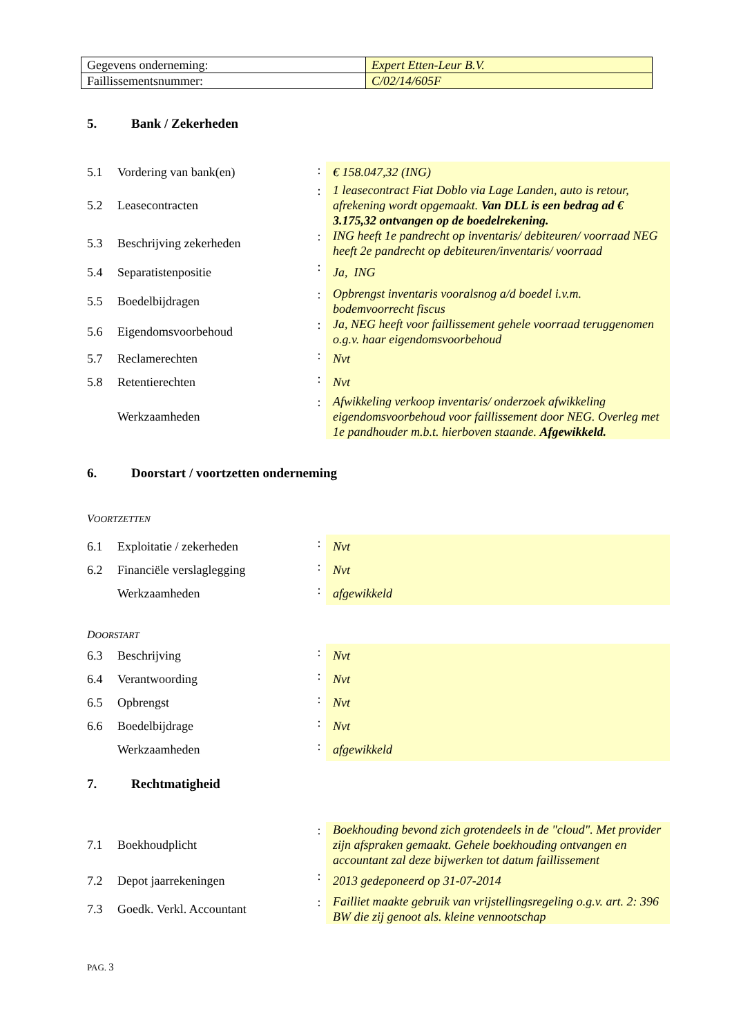| Gegevens onderneming: | Expert Etten-Leur B.V. |
| Faillissementsnummer: | C/02/14/605F |
5. Bank / Zekerheden
| 5.1 | Vordering van bank(en) | : | € 158.047,32 (ING) |
| 5.2 | Leasecontracten | : | 1 leasecontract Fiat Doblo via Lage Landen, auto is retour, afrekening wordt opgemaakt. Van DLL is een bedrag ad € 3.175,32 ontvangen op de boedelrekening. |
| 5.3 | Beschrijving zekerheden | : | ING heeft 1e pandrecht op inventaris/ debiteuren/ voorraad NEG heeft 2e pandrecht op debiteuren/inventaris/ voorraad |
| 5.4 | Separatistenpositie | : | Ja, ING |
| 5.5 | Boedelbijdragen | : | Opbrengst inventaris vooralsnog a/d boedel i.v.m. bodemvoorrecht fiscus |
| 5.6 | Eigendomsvoorbehoud | : | Ja, NEG heeft voor faillissement gehele voorraad teruggenomen o.g.v. haar eigendomsvoorbehoud |
| 5.7 | Reclamerechten | : | Nvt |
| 5.8 | Retentierechten | : | Nvt |
| | Werkzaamheden | : | Afwikkeling verkoop inventaris/ onderzoek afwikkeling eigendomsvoorbehoud voor faillissement door NEG. Overleg met 1e pandhouder m.b.t. hierboven staande. Afgewikkeld. |
6. Doorstart / voortzetten onderneming
VOORTZETTEN
| 6.1 | Exploitatie / zekerheden | : | Nvt |
| 6.2 | Financiële verslaglegging | : | Nvt |
| | Werkzaamheden | : | afgewikkeld |
DOORSTART
| 6.3 | Beschrijving | : | Nvt |
| 6.4 | Verantwoording | : | Nvt |
| 6.5 | Opbrengst | : | Nvt |
| 6.6 | Boedelbijdrage | : | Nvt |
| | Werkzaamheden | : | afgewikkeld |
7. Rechtmatigheid
| 7.1 | Boekhoudplicht | : | Boekhouding bevond zich grotendeels in de "cloud". Met provider zijn afspraken gemaakt. Gehele boekhouding ontvangen en accountant zal deze bijwerken tot datum faillissement |
| 7.2 | Depot jaarrekeningen | : | 2013 gedeponeerd op 31-07-2014 |
| 7.3 | Goedk. Verkl. Accountant | : | Failliet maakte gebruik van vrijstellingsregeling o.g.v. art. 2: 396 BW die zij genoot als. kleine vennootschap |
PAG. 3